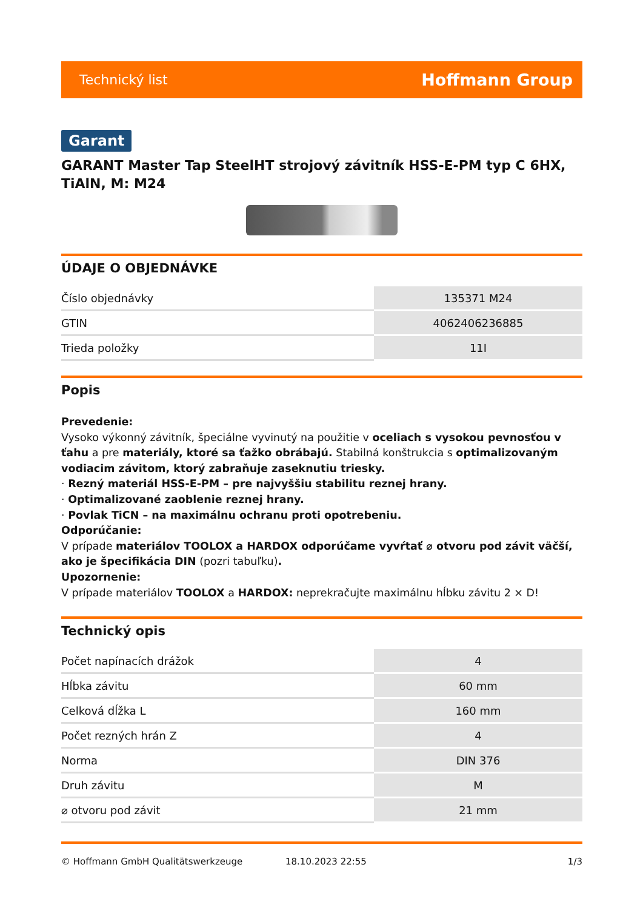Technický list Hoffmann Group
Garant
GARANT Master Tap SteelHT strojový závitník HSS-E-PM typ C 6HX, TiAlN, M: M24
ÚDAJE O OBJEDNÁVKE
| Číslo objednávky | 135371 M24 |
| GTIN | 4062406236885 |
| Trieda položky | 11I |
Popis
Prevedenie:
Vysoko výkonný závitník, špeciálne vyvinutý na použitie v oceliach s vysokou pevnosťou v ťahu a pre materiály, ktoré sa ťažko obrábajú. Stabilná konštrukcia s optimalizovaným vodiacim závitom, ktorý zabraňuje zaseknutiu triesky.
· Rezný materiál HSS-E-PM – pre najvyššiu stabilitu reznej hrany.
· Optimalizované zaoblenie reznej hrany.
· Povlak TiCN – na maximálnu ochranu proti opotrebeniu.
Odporúčanie:
V prípade materiálov TOOLOX a HARDOX odporúčame vyvŕtať ⌀ otvoru pod závit väčší, ako je špecifikácia DIN (pozri tabuľku).
Upozornenie:
V prípade materiálov TOOLOX a HARDOX: neprekračujte maximálnu hĺbku závitu 2 × D!
Technický opis
| Počet napínacích drážok | 4 |
| Hĺbka závitu | 60 mm |
| Celková dĺžka L | 160 mm |
| Počet rezných hrán Z | 4 |
| Norma | DIN 376 |
| Druh závitu | M |
| ⌀ otvoru pod závit | 21 mm |
© Hoffmann GmbH Qualitätswerkzeuge 18.10.2023 22:55 1/3